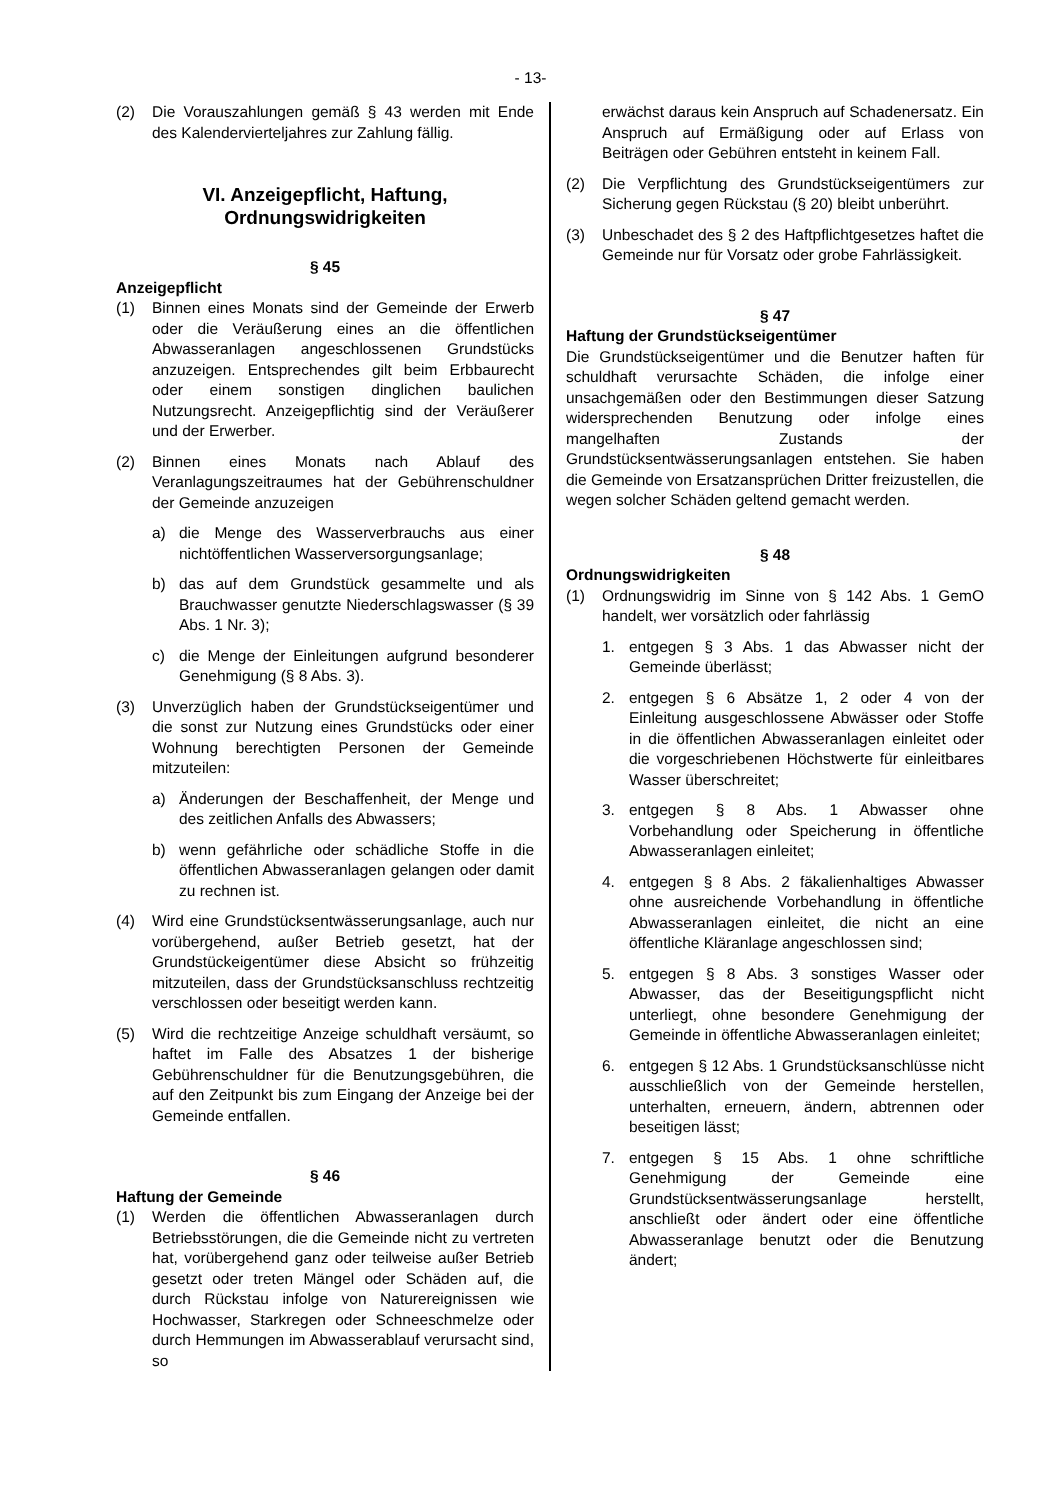- 13-
(2) Die Vorauszahlungen gemäß § 43 werden mit Ende des Kalendervierteljahres zur Zahlung fällig.
VI. Anzeigepflicht, Haftung, Ordnungswidrigkeiten
§ 45
Anzeigepflicht
(1) Binnen eines Monats sind der Gemeinde der Erwerb oder die Veräußerung eines an die öffentlichen Abwasseranlagen angeschlossenen Grundstücks anzuzeigen. Entsprechendes gilt beim Erbbaurecht oder einem sonstigen dinglichen baulichen Nutzungsrecht. Anzeigepflichtig sind der Veräußerer und der Erwerber.
(2) Binnen eines Monats nach Ablauf des Veranlagungszeitraumes hat der Gebührenschuldner der Gemeinde anzuzeigen
a) die Menge des Wasserverbrauchs aus einer nichtöffentlichen Wasserversorgungsanlage;
b) das auf dem Grundstück gesammelte und als Brauchwasser genutzte Niederschlagswasser (§ 39 Abs. 1 Nr. 3);
c) die Menge der Einleitungen aufgrund besonderer Genehmigung (§ 8 Abs. 3).
(3) Unverzüglich haben der Grundstückseigentümer und die sonst zur Nutzung eines Grundstücks oder einer Wohnung berechtigten Personen der Gemeinde mitzuteilen:
a) Änderungen der Beschaffenheit, der Menge und des zeitlichen Anfalls des Abwassers;
b) wenn gefährliche oder schädliche Stoffe in die öffentlichen Abwasseranlagen gelangen oder damit zu rechnen ist.
(4) Wird eine Grundstücksentwässerungsanlage, auch nur vorübergehend, außer Betrieb gesetzt, hat der Grundstückeigentümer diese Absicht so frühzeitig mitzuteilen, dass der Grundstücksanschluss rechtzeitig verschlossen oder beseitigt werden kann.
(5) Wird die rechtzeitige Anzeige schuldhaft versäumt, so haftet im Falle des Absatzes 1 der bisherige Gebührenschuldner für die Benutzungsgebühren, die auf den Zeitpunkt bis zum Eingang der Anzeige bei der Gemeinde entfallen.
§ 46
Haftung der Gemeinde
(1) Werden die öffentlichen Abwasseranlagen durch Betriebsstörungen, die die Gemeinde nicht zu vertreten hat, vorübergehend ganz oder teilweise außer Betrieb gesetzt oder treten Mängel oder Schäden auf, die durch Rückstau infolge von Naturereignissen wie Hochwasser, Starkregen oder Schneeschmelze oder durch Hemmungen im Abwasserablauf verursacht sind, so
erwächst daraus kein Anspruch auf Schadenersatz. Ein Anspruch auf Ermäßigung oder auf Erlass von Beiträgen oder Gebühren entsteht in keinem Fall.
(2) Die Verpflichtung des Grundstückseigentümers zur Sicherung gegen Rückstau (§ 20) bleibt unberührt.
(3) Unbeschadet des § 2 des Haftpflichtgesetzes haftet die Gemeinde nur für Vorsatz oder grobe Fahrlässigkeit.
§ 47
Haftung der Grundstückseigentümer
Die Grundstückseigentümer und die Benutzer haften für schuldhaft verursachte Schäden, die infolge einer unsachgemäßen oder den Bestimmungen dieser Satzung widersprechenden Benutzung oder infolge eines mangelhaften Zustands der Grundstücksentwässerungsanlagen entstehen. Sie haben die Gemeinde von Ersatzansprüchen Dritter freizustellen, die wegen solcher Schäden geltend gemacht werden.
§ 48
Ordnungswidrigkeiten
(1) Ordnungswidrig im Sinne von § 142 Abs. 1 GemO handelt, wer vorsätzlich oder fahrlässig
1. entgegen § 3 Abs. 1 das Abwasser nicht der Gemeinde überlässt;
2. entgegen § 6 Absätze 1, 2 oder 4 von der Einleitung ausgeschlossene Abwässer oder Stoffe in die öffentlichen Abwasseranlagen einleitet oder die vorgeschriebenen Höchstwerte für einleitbares Wasser überschreitet;
3. entgegen § 8 Abs. 1 Abwasser ohne Vorbehandlung oder Speicherung in öffentliche Abwasseranlagen einleitet;
4. entgegen § 8 Abs. 2 fäkalienhaltiges Abwasser ohne ausreichende Vorbehandlung in öffentliche Abwasseranlagen einleitet, die nicht an eine öffentliche Kläranlage angeschlossen sind;
5. entgegen § 8 Abs. 3 sonstiges Wasser oder Abwasser, das der Beseitigungspflicht nicht unterliegt, ohne besondere Genehmigung der Gemeinde in öffentliche Abwasseranlagen einleitet;
6. entgegen § 12 Abs. 1 Grundstücksanschlüsse nicht ausschließlich von der Gemeinde herstellen, unterhalten, erneuern, ändern, abtrennen oder beseitigen lässt;
7. entgegen § 15 Abs. 1 ohne schriftliche Genehmigung der Gemeinde eine Grundstücksentwässerungsanlage herstellt, anschließt oder ändert oder eine öffentliche Abwasseranlage benutzt oder die Benutzung ändert;